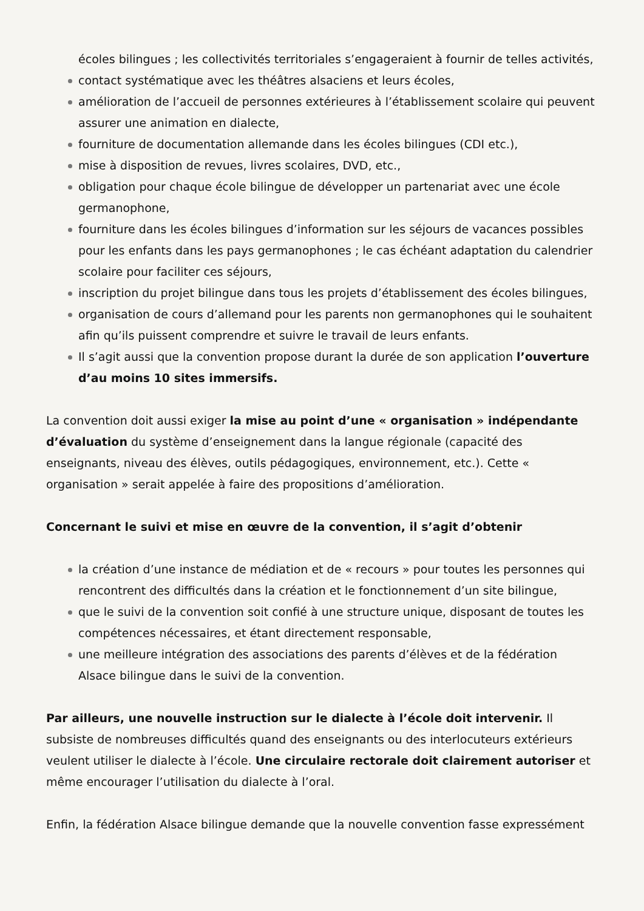écoles bilingues ; les collectivités territoriales s’engageraient à fournir de telles activités,
contact systématique avec les théâtres alsaciens et leurs écoles,
amélioration de l’accueil de personnes extérieures à l’établissement scolaire qui peuvent assurer une animation en dialecte,
fourniture de documentation allemande dans les écoles bilingues (CDI etc.),
mise à disposition de revues, livres scolaires, DVD, etc.,
obligation pour chaque école bilingue de développer un partenariat avec une école germanophone,
fourniture dans les écoles bilingues d’information sur les séjours de vacances possibles pour les enfants dans les pays germanophones ; le cas échéant adaptation du calendrier scolaire pour faciliter ces séjours,
inscription du projet bilingue dans tous les projets d’établissement des écoles bilingues,
organisation de cours d’allemand pour les parents non germanophones qui le souhaitent afin qu’ils puissent comprendre et suivre le travail de leurs enfants.
Il s’agit aussi que la convention propose durant la durée de son application l’ouverture d’au moins 10 sites immersifs.
La convention doit aussi exiger la mise au point d’une « organisation » indépendante d’évaluation du système d’enseignement dans la langue régionale (capacité des enseignants, niveau des élèves, outils pédagogiques, environnement, etc.). Cette « organisation » serait appelée à faire des propositions d’amélioration.
Concernant le suivi et mise en œuvre de la convention, il s’agit d’obtenir
la création d’une instance de médiation et de « recours » pour toutes les personnes qui rencontrent des difficultés dans la création et le fonctionnement d’un site bilingue,
que le suivi de la convention soit confié à une structure unique, disposant de toutes les compétences nécessaires, et étant directement responsable,
une meilleure intégration des associations des parents d’élèves et de la fédération Alsace bilingue dans le suivi de la convention.
Par ailleurs, une nouvelle instruction sur le dialecte à l’école doit intervenir. Il subsiste de nombreuses difficultés quand des enseignants ou des interlocuteurs extérieurs veulent utiliser le dialecte à l’école. Une circulaire rectorale doit clairement autoriser et même encourager l’utilisation du dialecte à l’oral.
Enfin, la fédération Alsace bilingue demande que la nouvelle convention fasse expressément